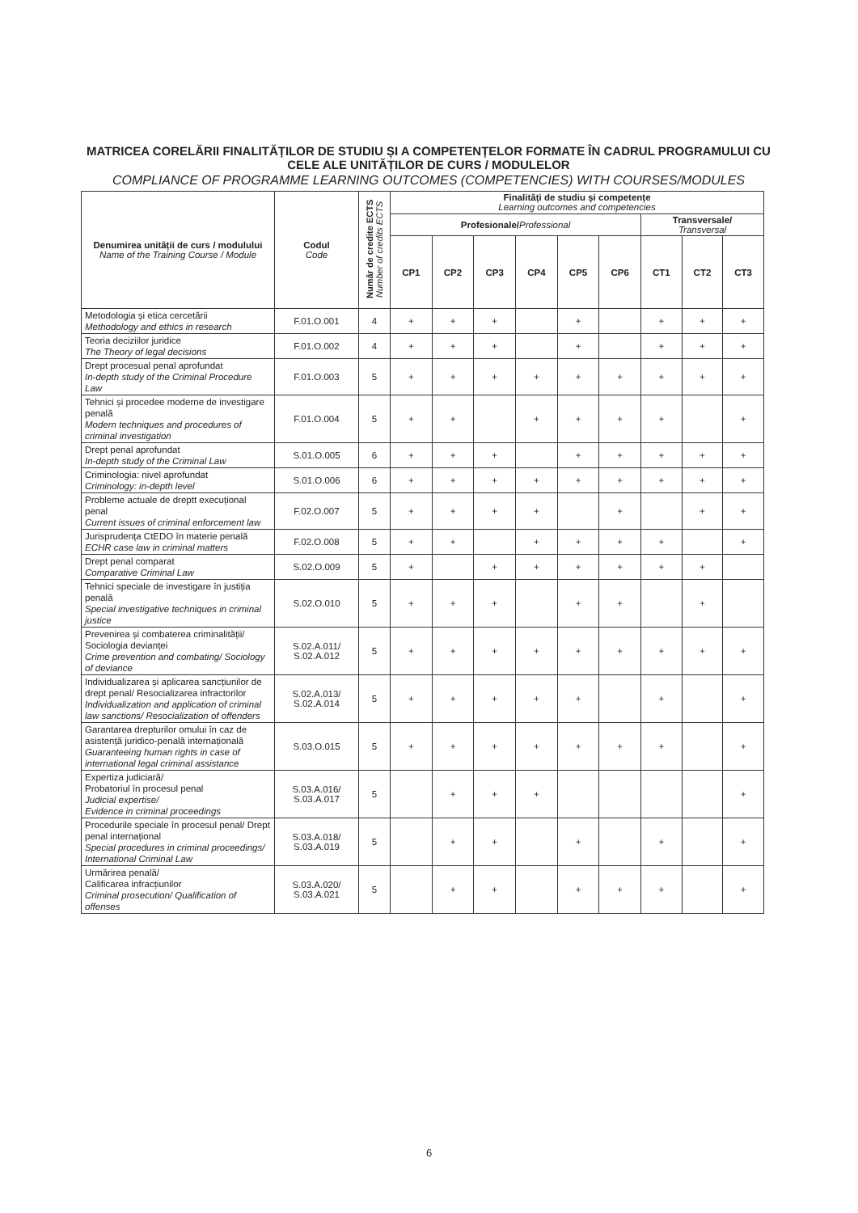MATRICEA CORELĂRII FINALITĂȚILOR DE STUDIU ȘI A COMPETENȚELOR FORMATE ÎN CADRUL PROGRAMULUI CU CELE ALE UNITĂȚILOR DE CURS / MODULELOR
COMPLIANCE OF PROGRAMME LEARNING OUTCOMES (COMPETENCIES) WITH COURSES/MODULES
| Denumirea unității de curs / modulului Name of the Training Course / Module | Codul Code | Număr de credite ECTS Number of credits ECTS | Finalități de studiu și competențe Learning outcomes and competencies | | | | | | | | |
| --- | --- | --- | --- | --- | --- | --- | --- | --- | --- | --- | --- |
| | | | Profesionale/ Professional | | | | | | Transversale/ Transversal | | |
| | | | CP1 | CP2 | CP3 | CP4 | CP5 | CP6 | CT1 | CT2 | CT3 |
| Metodologia și etica cercetării Methodology and ethics in research | F.01.O.001 | 4 | + | + | + | | + | | + | + | + |
| Teoria deciziilor juridice The Theory of legal decisions | F.01.O.002 | 4 | + | + | + | | + | | + | + | + |
| Drept procesual penal aprofundat In-depth study of the Criminal Procedure Law | F.01.O.003 | 5 | + | + | + | + | + | + | + | + | + |
| Tehnici și procedee moderne de investigare penală Modern techniques and procedures of criminal investigation | F.01.O.004 | 5 | + | + | | + | + | + | + | | + |
| Drept penal aprofundat In-depth study of the Criminal Law | S.01.O.005 | 6 | + | + | + | | + | + | + | + | + |
| Criminologia: nivel aprofundat Criminology: in-depth level | S.01.O.006 | 6 | + | + | + | + | + | + | + | + | + |
| Probleme actuale de dreptt execuțional penal Current issues of criminal enforcement law | F.02.O.007 | 5 | + | + | + | + | | + | | + | + |
| Jurisprudența CtEDO în materie penală ECHR case law in criminal matters | F.02.O.008 | 5 | + | + | | + | + | + | + | | + |
| Drept penal comparat Comparative Criminal Law | S.02.O.009 | 5 | + | | + | + | + | + | + | + | |
| Tehnici speciale de investigare în justiția penală Special investigative techniques in criminal justice | S.02.O.010 | 5 | + | + | + | | + | + | | + | |
| Prevenirea și combaterea criminalității/ Sociologia devianței Crime prevention and combating/ Sociology of deviance | S.02.A.011/ S.02.A.012 | 5 | + | + | + | + | + | + | + | + | + |
| Individualizarea și aplicarea sancțiunilor de drept penal/ Resocializarea infractorilor Individualization and application of criminal law sanctions/ Resocialization of offenders | S.02.A.013/ S.02.A.014 | 5 | + | + | + | + | + | | + | | + |
| Garantarea drepturilor omului în caz de asistență juridico-penală internațională Guaranteeing human rights in case of international legal criminal assistance | S.03.O.015 | 5 | + | + | + | + | + | + | + | | + |
| Expertiza judiciară/ Probatoriul în procesul penal Judicial expertise/ Evidence in criminal proceedings | S.03.A.016/ S.03.A.017 | 5 | | + | + | + | | | | | + |
| Procedurile speciale în procesul penal/ Drept penal internațional Special procedures in criminal proceedings/ International Criminal Law | S.03.A.018/ S.03.A.019 | 5 | | + | + | | + | | + | | + |
| Urmărirea penală/ Calificarea infracțiunilor Criminal prosecution/ Qualification of offenses | S.03.A.020/ S.03.A.021 | 5 | | + | + | | + | + | + | | + |
6